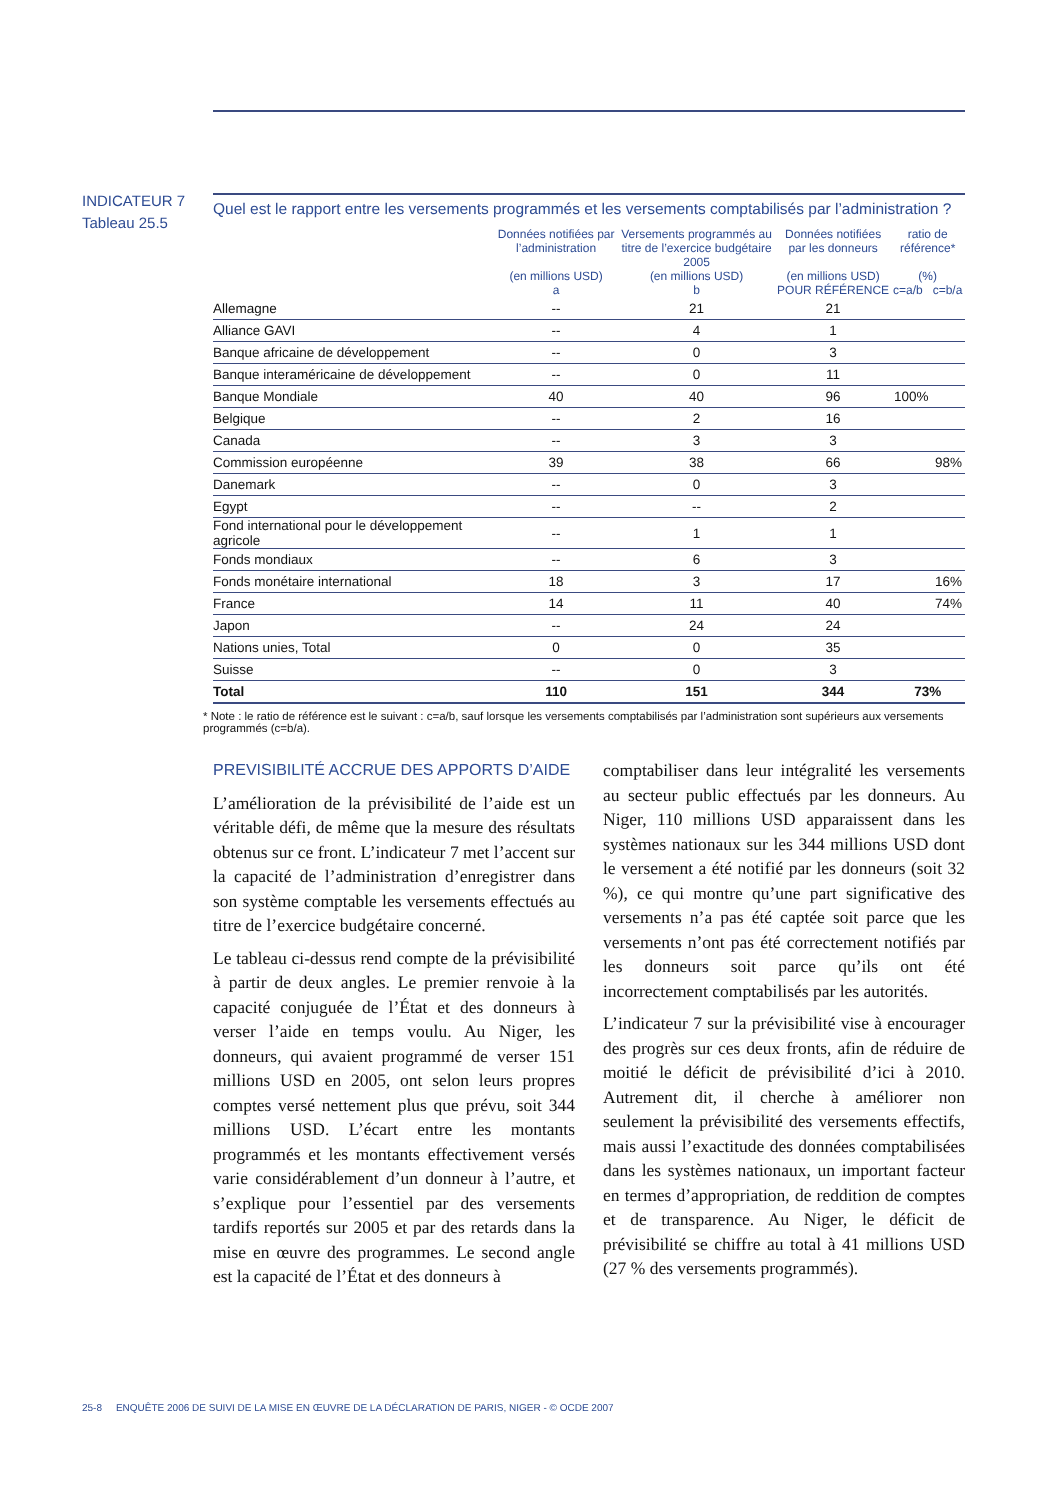INDICATEUR 7
Tableau 25.5
Quel est le rapport entre les versements programmés et les versements comptabilisés par l’administration ?
| | Données notifiées par l’administration (en millions USD) a | Versements programmés au titre de l’exercice budgétaire 2005 (en millions USD) b | Données notifiées par les donneurs (en millions USD) POUR RÉFÉRENCE | ratio de référence* (%) c=a/b c=b/a | |
| --- | --- | --- | --- | --- | --- |
| Allemagne | -- | 21 | 21 | | |
| Alliance GAVI | -- | 4 | 1 | | |
| Banque africaine de développement | -- | 0 | 3 | | |
| Banque interaméricaine de développement | -- | 0 | 11 | | |
| Banque Mondiale | 40 | 40 | 96 | 100% | |
| Belgique | -- | 2 | 16 | | |
| Canada | -- | 3 | 3 | | |
| Commission européenne | 39 | 38 | 66 | | 98% |
| Danemark | -- | 0 | 3 | | |
| Egypt | -- | -- | 2 | | |
| Fond international pour le développement agricole | -- | 1 | 1 | | |
| Fonds mondiaux | -- | 6 | 3 | | |
| Fonds monétaire international | 18 | 3 | 17 | | 16% |
| France | 14 | 11 | 40 | | 74% |
| Japon | -- | 24 | 24 | | |
| Nations unies, Total | 0 | 0 | 35 | | |
| Suisse | -- | 0 | 3 | | |
| Total | 110 | 151 | 344 | 73% | |
* Note : le ratio de référence est le suivant : c=a/b, sauf lorsque les versements comptabilisés par l’administration sont supérieurs aux versements programmés (c=b/a).
PREVISIBILITÉ ACCRUE DES APPORTS D’AIDE
L’amélioration de la prévisibilité de l’aide est un véritable défi, de même que la mesure des résultats obtenus sur ce front. L’indicateur 7 met l’accent sur la capacité de l’administration d’enregistrer dans son système comptable les versements effectués au titre de l’exercice budgétaire concerné.
Le tableau ci-dessus rend compte de la prévisibilité à partir de deux angles. Le premier renvoie à la capacité conjuguée de l’État et des donneurs à verser l’aide en temps voulu. Au Niger, les donneurs, qui avaient programmé de verser 151 millions USD en 2005, ont selon leurs propres comptes versé nettement plus que prévu, soit 344 millions USD. L’écart entre les montants programmés et les montants effectivement versés varie considérablement d’un donneur à l’autre, et s’explique pour l’essentiel par des versements tardifs reportés sur 2005 et par des retards dans la mise en œuvre des programmes. Le second angle est la capacité de l’État et des donneurs à
comptabiliser dans leur intégralité les versements au secteur public effectués par les donneurs. Au Niger, 110 millions USD apparaissent dans les systèmes nationaux sur les 344 millions USD dont le versement a été notifié par les donneurs (soit 32 %), ce qui montre qu’une part significative des versements n’a pas été captée soit parce que les versements n’ont pas été correctement notifiés par les donneurs soit parce qu’ils ont été incorrectement comptabilisés par les autorités.
L’indicateur 7 sur la prévisibilité vise à encourager des progrès sur ces deux fronts, afin de réduire de moitié le déficit de prévisibilité d’ici à 2010. Autrement dit, il cherche à améliorer non seulement la prévisibilité des versements effectifs, mais aussi l’exactitude des données comptabilisées dans les systèmes nationaux, un important facteur en termes d’appropriation, de reddition de comptes et de transparence. Au Niger, le déficit de prévisibilité se chiffre au total à 41 millions USD (27 % des versements programmés).
25-8 ENQUÊTE 2006 DE SUIVI DE LA MISE EN ŒUVRE DE LA DÉCLARATION DE PARIS, NIGER - © OCDE 2007